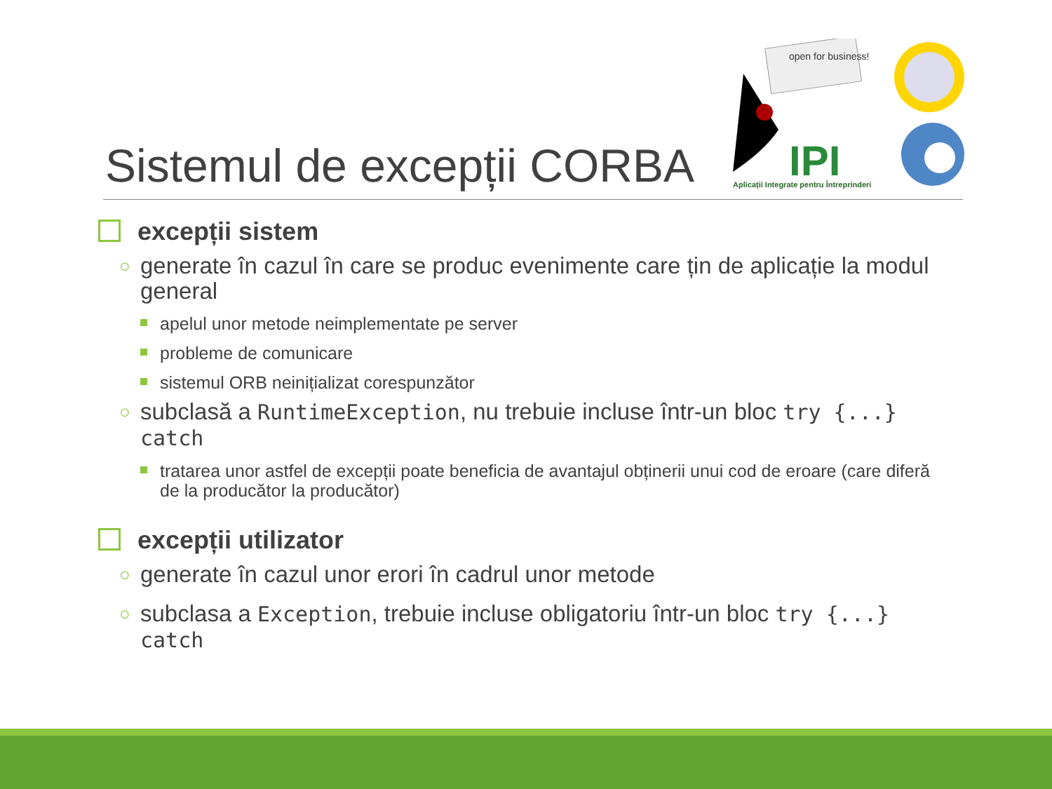Sistemul de excepții CORBA
open for business!
IPI
Aplicații Integrate pentru Întreprinderi
excepții sistem
○ generate în cazul în care se produc evenimente care țin de aplicație la modul general
apelul unor metode neimplementate pe server
probleme de comunicare
sistemul ORB neinițializat corespunzător
○ subclasă a RuntimeException, nu trebuie incluse într-un bloc try {...} catch
tratarea unor astfel de excepții poate beneficia de avantajul obținerii unui cod de eroare (care diferă de la producător la producător)
excepții utilizator
○ generate în cazul unor erori în cadrul unor metode
○ subclasa a Exception, trebuie incluse obligatoriu într-un bloc try {...} catch